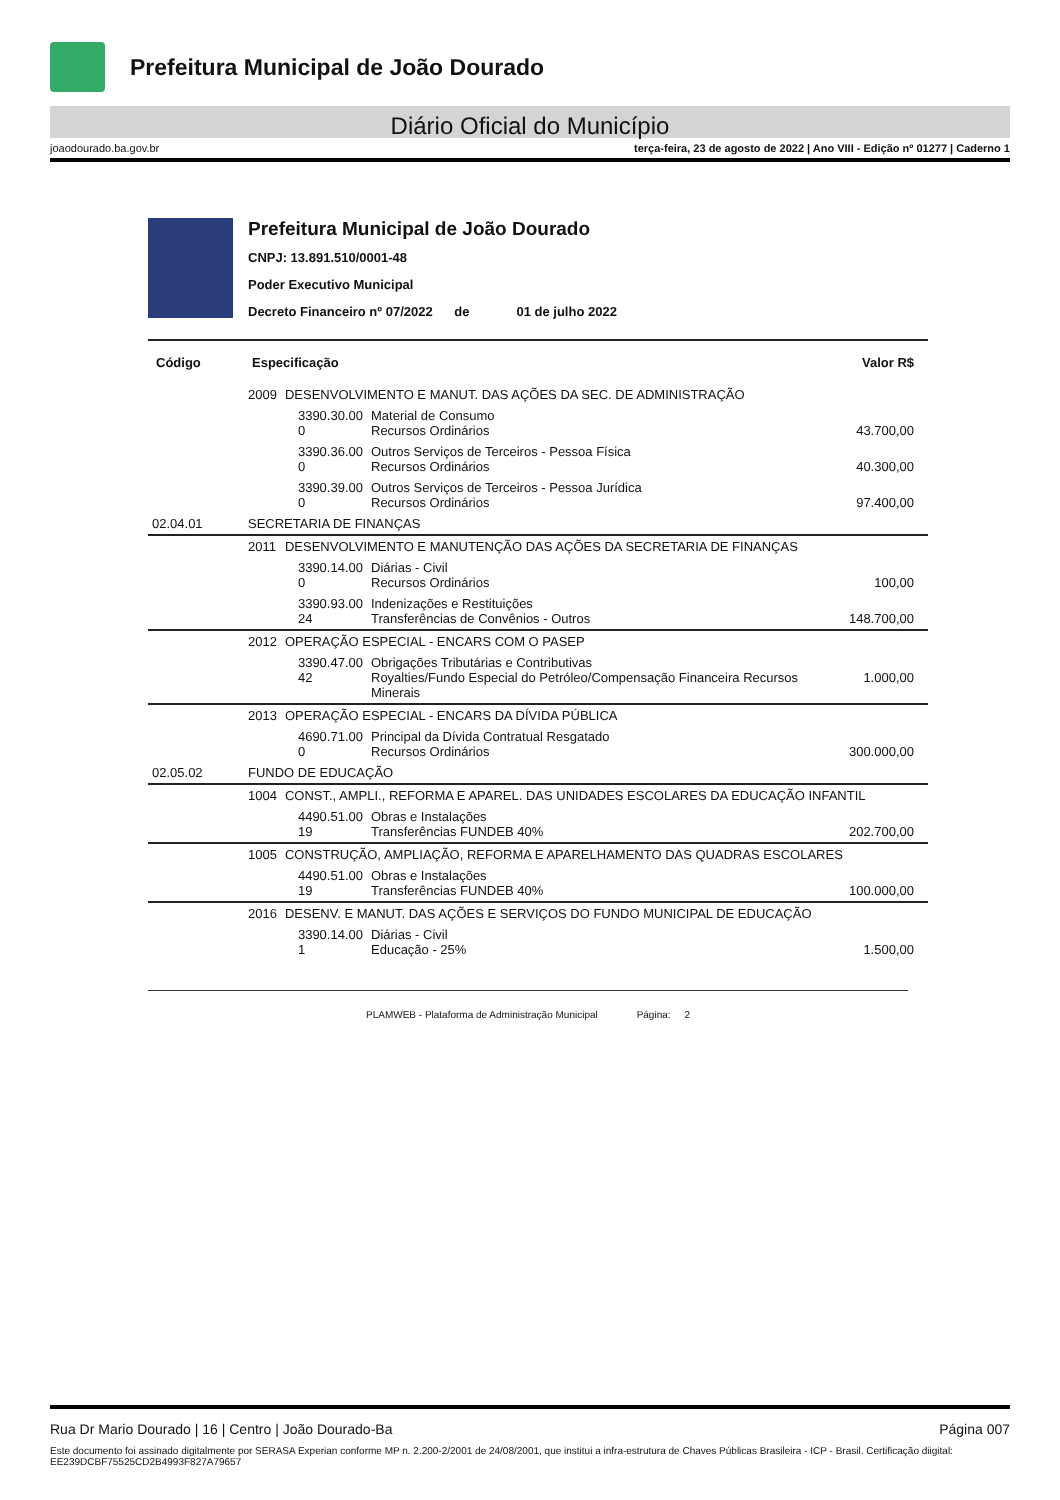Prefeitura Municipal de João Dourado
Diário Oficial do Município
joaodourado.ba.gov.br terça-feira, 23 de agosto de 2022 | Ano VIII - Edição nº 01277 | Caderno 1
Prefeitura Municipal de João Dourado
CNPJ: 13.891.510/0001-48
Poder Executivo Municipal
Decreto Financeiro nº 07/2022 de 01 de julho 2022
| Código | Especificação | | | | Valor R$ |
| --- | --- | --- | --- | --- | --- |
| | 2009 | DESENVOLVIMENTO E MANUT. DAS AÇÕES DA SEC. DE ADMINISTRAÇÃO | | | |
| | | | 3390.30.00 0 | Material de Consumo Recursos Ordinários | 43.700,00 |
| | | | 3390.36.00 0 | Outros Serviços de Terceiros - Pessoa Física Recursos Ordinários | 40.300,00 |
| | | | 3390.39.00 0 | Outros Serviços de Terceiros - Pessoa Jurídica Recursos Ordinários | 97.400,00 |
| 02.04.01 | SECRETARIA DE FINANÇAS | | | | |
| | 2011 | DESENVOLVIMENTO E MANUTENÇÃO DAS AÇÕES DA SECRETARIA DE FINANÇAS | | | |
| | | | 3390.14.00 0 | Diárias - Civil Recursos Ordinários | 100,00 |
| | | | 3390.93.00 24 | Indenizações e Restituições Transferências de Convênios - Outros | 148.700,00 |
| | 2012 | OPERAÇÃO ESPECIAL - ENCARS COM O PASEP | | | |
| | | | 3390.47.00 42 | Obrigações Tributárias e Contributivas Royalties/Fundo Especial do Petróleo/Compensação Financeira Recursos Minerais | 1.000,00 |
| | 2013 | OPERAÇÃO ESPECIAL - ENCARS DA DÍVIDA PÚBLICA | | | |
| | | | 4690.71.00 0 | Principal da Dívida Contratual Resgatado Recursos Ordinários | 300.000,00 |
| 02.05.02 | FUNDO DE EDUCAÇÃO | | | | |
| | 1004 | CONST., AMPLI., REFORMA E APAREL. DAS UNIDADES ESCOLARES DA EDUCAÇÃO INFANTIL | | | |
| | | | 4490.51.00 19 | Obras e Instalações Transferências FUNDEB 40% | 202.700,00 |
| | 1005 | CONSTRUÇÃO, AMPLIAÇÃO, REFORMA E APARELHAMENTO DAS QUADRAS ESCOLARES | | | |
| | | | 4490.51.00 19 | Obras e Instalações Transferências FUNDEB 40% | 100.000,00 |
| | 2016 | DESENV. E MANUT. DAS AÇÕES E SERVIÇOS DO FUNDO MUNICIPAL DE EDUCAÇÃO | | | |
| | | | 3390.14.00 1 | Diárias - Civil Educação - 25% | 1.500,00 |
PLAMWEB - Plataforma de Administração Municipal Página: 2
Rua Dr Mario Dourado | 16 | Centro | João Dourado-Ba Página 007
Este documento foi assinado digitalmente por SERASA Experian conforme MP n. 2.200-2/2001 de 24/08/2001, que institui a infra-estrutura de Chaves Públicas Brasileira - ICP - Brasil. Certificação diigital: EE239DCBF75525CD2B4993F827A79657